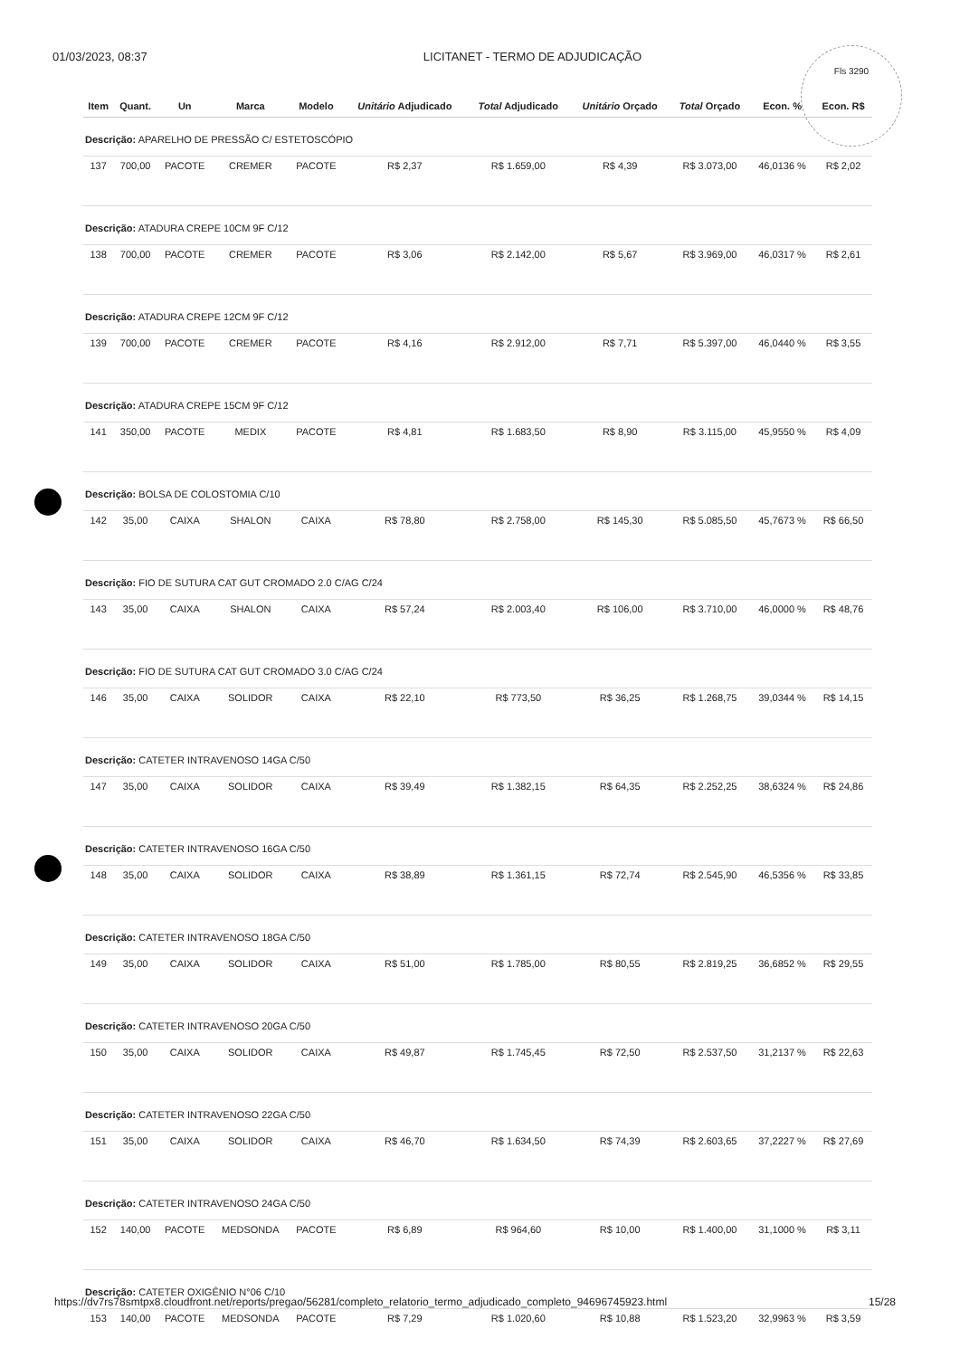01/03/2023, 08:37 LICITANET - TERMO DE ADJUDICAÇÃO
Fls 3290
| Item | Quant. | Un | Marca | Modelo | Unitário Adjudicado | Total Adjudicado | Unitário Orçado | Total Orçado | Econ. % | Econ. R$ |
| --- | --- | --- | --- | --- | --- | --- | --- | --- | --- | --- |
| Descrição: APARELHO DE PRESSÃO C/ ESTETOSCÓPIO | | | | | | | | | | |
| 137 | 700,00 | PACOTE | CREMER | PACOTE | R$ 2,37 | R$ 1.659,00 | R$ 4,39 | R$ 3.073,00 | 46,0136 % | R$ 2,02 |
| Descrição: ATADURA CREPE 10CM 9F C/12 | | | | | | | | | | |
| 138 | 700,00 | PACOTE | CREMER | PACOTE | R$ 3,06 | R$ 2.142,00 | R$ 5,67 | R$ 3.969,00 | 46,0317 % | R$ 2,61 |
| Descrição: ATADURA CREPE 12CM 9F C/12 | | | | | | | | | | |
| 139 | 700,00 | PACOTE | CREMER | PACOTE | R$ 4,16 | R$ 2.912,00 | R$ 7,71 | R$ 5.397,00 | 46,0440 % | R$ 3,55 |
| Descrição: ATADURA CREPE 15CM 9F C/12 | | | | | | | | | | |
| 141 | 350,00 | PACOTE | MEDIX | PACOTE | R$ 4,81 | R$ 1.683,50 | R$ 8,90 | R$ 3.115,00 | 45,9550 % | R$ 4,09 |
| Descrição: BOLSA DE COLOSTOMIA C/10 | | | | | | | | | | |
| 142 | 35,00 | CAIXA | SHALON | CAIXA | R$ 78,80 | R$ 2.758,00 | R$ 145,30 | R$ 5.085,50 | 45,7673 % | R$ 66,50 |
| Descrição: FIO DE SUTURA CAT GUT CROMADO 2.0 C/AG C/24 | | | | | | | | | | |
| 143 | 35,00 | CAIXA | SHALON | CAIXA | R$ 57,24 | R$ 2.003,40 | R$ 106,00 | R$ 3.710,00 | 46,0000 % | R$ 48,76 |
| Descrição: FIO DE SUTURA CAT GUT CROMADO 3.0 C/AG C/24 | | | | | | | | | | |
| 146 | 35,00 | CAIXA | SOLIDOR | CAIXA | R$ 22,10 | R$ 773,50 | R$ 36,25 | R$ 1.268,75 | 39,0344 % | R$ 14,15 |
| Descrição: CATETER INTRAVENOSO 14GA C/50 | | | | | | | | | | |
| 147 | 35,00 | CAIXA | SOLIDOR | CAIXA | R$ 39,49 | R$ 1.382,15 | R$ 64,35 | R$ 2.252,25 | 38,6324 % | R$ 24,86 |
| Descrição: CATETER INTRAVENOSO 16GA C/50 | | | | | | | | | | |
| 148 | 35,00 | CAIXA | SOLIDOR | CAIXA | R$ 38,89 | R$ 1.361,15 | R$ 72,74 | R$ 2.545,90 | 46,5356 % | R$ 33,85 |
| Descrição: CATETER INTRAVENOSO 18GA C/50 | | | | | | | | | | |
| 149 | 35,00 | CAIXA | SOLIDOR | CAIXA | R$ 51,00 | R$ 1.785,00 | R$ 80,55 | R$ 2.819,25 | 36,6852 % | R$ 29,55 |
| Descrição: CATETER INTRAVENOSO 20GA C/50 | | | | | | | | | | |
| 150 | 35,00 | CAIXA | SOLIDOR | CAIXA | R$ 49,87 | R$ 1.745,45 | R$ 72,50 | R$ 2.537,50 | 31,2137 % | R$ 22,63 |
| Descrição: CATETER INTRAVENOSO 22GA C/50 | | | | | | | | | | |
| 151 | 35,00 | CAIXA | SOLIDOR | CAIXA | R$ 46,70 | R$ 1.634,50 | R$ 74,39 | R$ 2.603,65 | 37,2227 % | R$ 27,69 |
| Descrição: CATETER INTRAVENOSO 24GA C/50 | | | | | | | | | | |
| 152 | 140,00 | PACOTE | MEDSONDA | PACOTE | R$ 6,89 | R$ 964,60 | R$ 10,00 | R$ 1.400,00 | 31,1000 % | R$ 3,11 |
| Descrição: CATETER OXIGÊNIO N°06 C/10 | | | | | | | | | | |
| 153 | 140,00 | PACOTE | MEDSONDA | PACOTE | R$ 7,29 | R$ 1.020,60 | R$ 10,88 | R$ 1.523,20 | 32,9963 % | R$ 3,59 |
https://dv7rs78smtpx8.cloudfront.net/reports/pregao/56281/completo_relatorio_termo_adjudicado_completo_94696745923.html 15/28